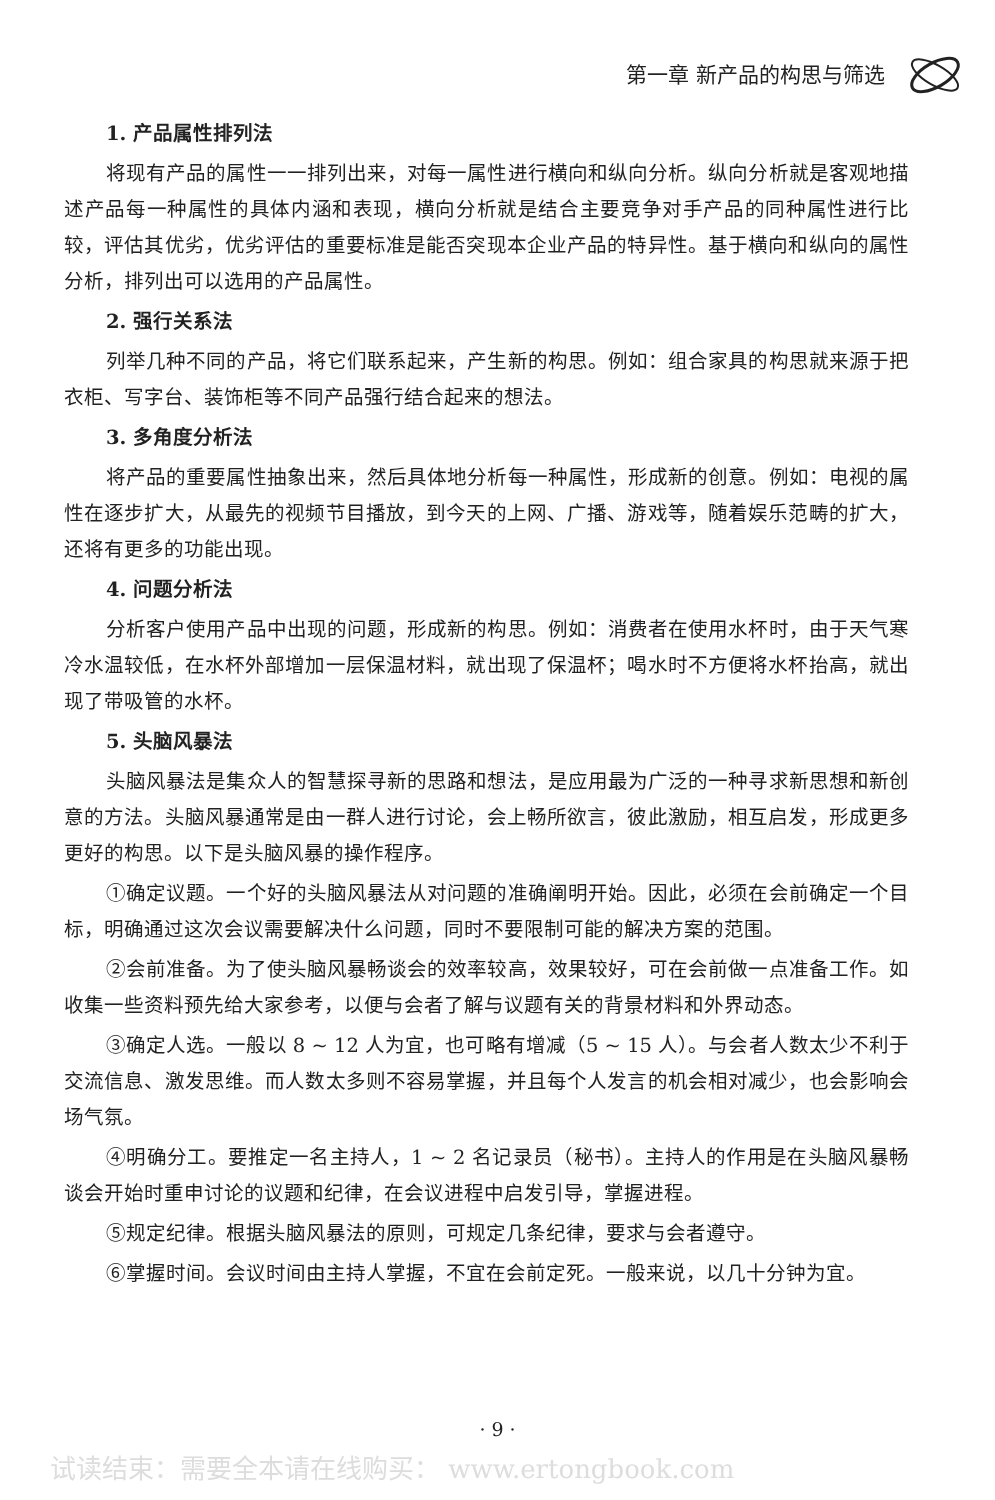第一章 新产品的构思与筛选
1. 产品属性排列法
将现有产品的属性一一排列出来，对每一属性进行横向和纵向分析。纵向分析就是客观地描述产品每一种属性的具体内涵和表现，横向分析就是结合主要竞争对手产品的同种属性进行比较，评估其优劣，优劣评估的重要标准是能否突现本企业产品的特异性。基于横向和纵向的属性分析，排列出可以选用的产品属性。
2. 强行关系法
列举几种不同的产品，将它们联系起来，产生新的构思。例如：组合家具的构思就来源于把衣柜、写字台、装饰柜等不同产品强行结合起来的想法。
3. 多角度分析法
将产品的重要属性抽象出来，然后具体地分析每一种属性，形成新的创意。例如：电视的属性在逐步扩大，从最先的视频节目播放，到今天的上网、广播、游戏等，随着娱乐范畴的扩大，还将有更多的功能出现。
4. 问题分析法
分析客户使用产品中出现的问题，形成新的构思。例如：消费者在使用水杯时，由于天气寒冷水温较低，在水杯外部增加一层保温材料，就出现了保温杯；喝水时不方便将水杯抬高，就出现了带吸管的水杯。
5. 头脑风暴法
头脑风暴法是集众人的智慧探寻新的思路和想法，是应用最为广泛的一种寻求新思想和新创意的方法。头脑风暴通常是由一群人进行讨论，会上畅所欲言，彼此激励，相互启发，形成更多更好的构思。以下是头脑风暴的操作程序。
①确定议题。一个好的头脑风暴法从对问题的准确阐明开始。因此，必须在会前确定一个目标，明确通过这次会议需要解决什么问题，同时不要限制可能的解决方案的范围。
②会前准备。为了使头脑风暴畅谈会的效率较高，效果较好，可在会前做一点准备工作。如收集一些资料预先给大家参考，以便与会者了解与议题有关的背景材料和外界动态。
③确定人选。一般以 8 ~ 12 人为宜，也可略有增减（5 ~ 15 人）。与会者人数太少不利于交流信息、激发思维。而人数太多则不容易掌握，并且每个人发言的机会相对减少，也会影响会场气氛。
④明确分工。要推定一名主持人，1 ~ 2 名记录员（秘书）。主持人的作用是在头脑风暴畅谈会开始时重申讨论的议题和纪律，在会议进程中启发引导，掌握进程。
⑤规定纪律。根据头脑风暴法的原则，可规定几条纪律，要求与会者遵守。
⑥掌握时间。会议时间由主持人掌握，不宜在会前定死。一般来说，以几十分钟为宜。
· 9 ·
试读结束：需要全本请在线购买： www.ertongbook.com